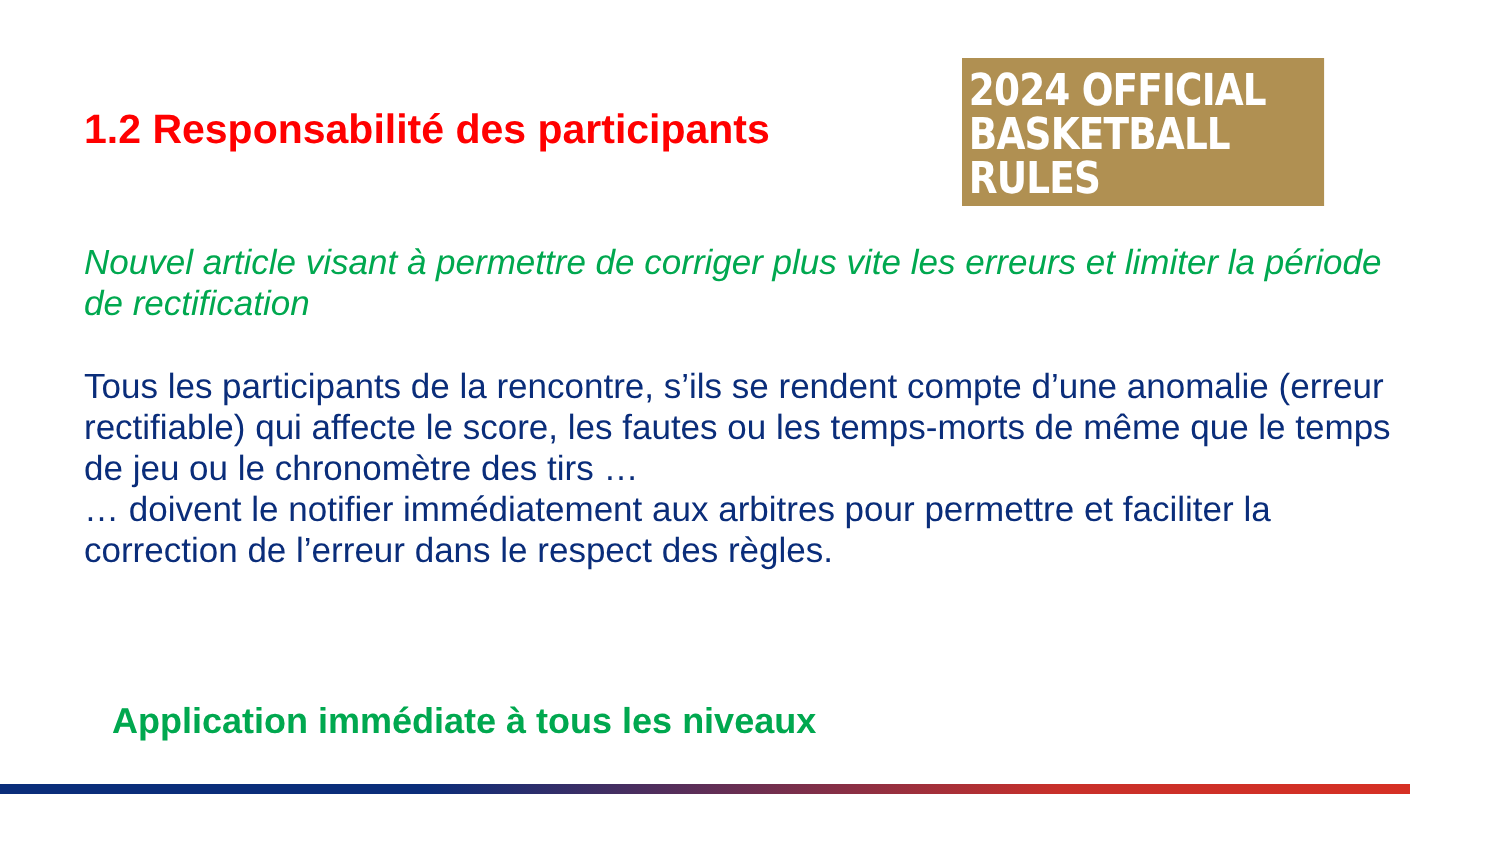1.2 Responsabilité des participants
2024 OFFICIAL
BASKETBALL RULES
Nouvel article visant à permettre de corriger plus vite les erreurs et limiter la période de rectification
Tous les participants de la rencontre, s’ils se rendent compte d’une anomalie (erreur rectifiable) qui affecte le score, les fautes ou les temps-morts de même que le temps de jeu ou le chronomètre des tirs …
… doivent le notifier immédiatement aux arbitres pour permettre et faciliter la correction de l’erreur dans le respect des règles.
Application immédiate à tous les niveaux